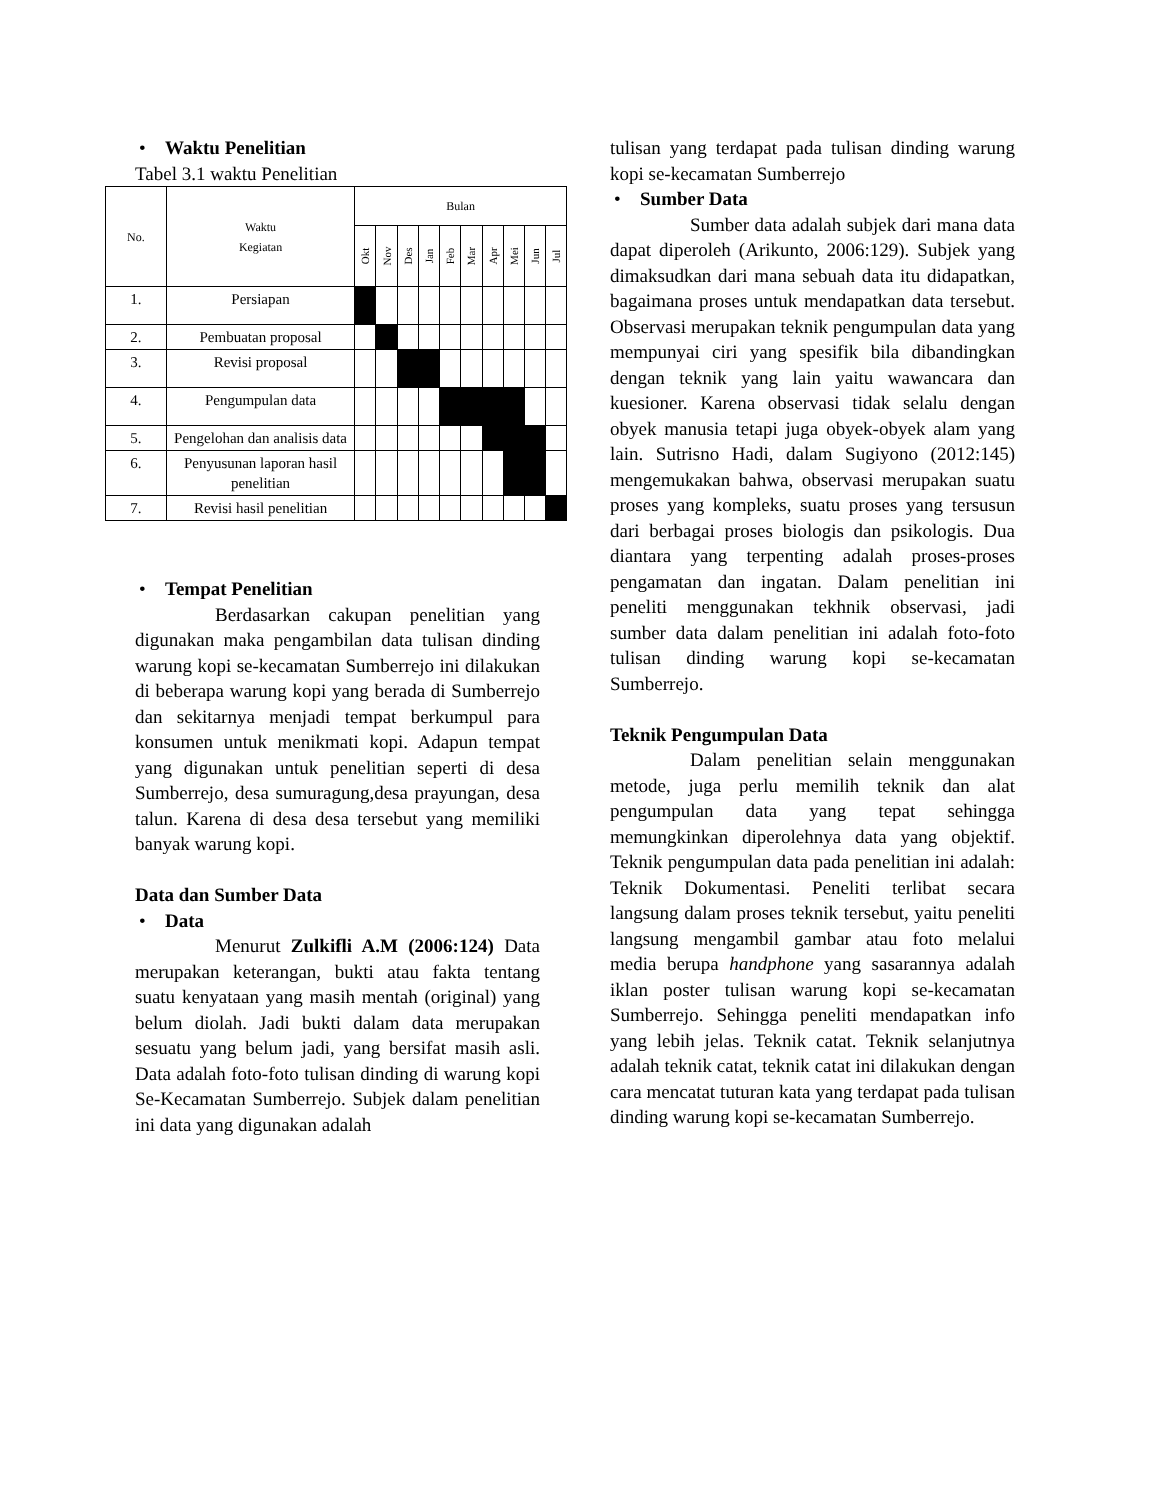• Waktu Penelitian
Tabel 3.1 waktu Penelitian
| No. | Waktu Kegiatan | Bulan | | | | | | | | | |
| --- | --- | --- | --- | --- | --- | --- | --- | --- | --- | --- | --- |
| | | Okt | Nov | Des | Jan | Feb | Mar | Apr | Mei | Jun | Jul |
| 1. | Persiapan | | | | | | | | | | |
| 2. | Pembuatan proposal | | | | | | | | | | |
| 3. | Revisi proposal | | | | | | | | | | |
| 4. | Pengumpulan data | | | | | | | | | | |
| 5. | Pengelohan dan analisis data | | | | | | | | | | |
| 6. | Penyusunan laporan hasil penelitian | | | | | | | | | | |
| 7. | Revisi hasil penelitian | | | | | | | | | | |
• Tempat Penelitian
Berdasarkan cakupan penelitian yang digunakan maka pengambilan data tulisan dinding warung kopi se-kecamatan Sumberrejo ini dilakukan di beberapa warung kopi yang berada di Sumberrejo dan sekitarnya menjadi tempat berkumpul para konsumen untuk menikmati kopi. Adapun tempat yang digunakan untuk penelitian seperti di desa Sumberrejo, desa sumuragung,desa prayungan, desa talun. Karena di desa desa tersebut yang memiliki banyak warung kopi.
Data dan Sumber Data
• Data
Menurut Zulkifli A.M (2006:124) Data merupakan keterangan, bukti atau fakta tentang suatu kenyataan yang masih mentah (original) yang belum diolah. Jadi bukti dalam data merupakan sesuatu yang belum jadi, yang bersifat masih asli. Data adalah foto-foto tulisan dinding di warung kopi Se-Kecamatan Sumberrejo. Subjek dalam penelitian ini data yang digunakan adalah
tulisan yang terdapat pada tulisan dinding warung kopi se-kecamatan Sumberrejo
• Sumber Data
Sumber data adalah subjek dari mana data dapat diperoleh (Arikunto, 2006:129). Subjek yang dimaksudkan dari mana sebuah data itu didapatkan, bagaimana proses untuk mendapatkan data tersebut. Observasi merupakan teknik pengumpulan data yang mempunyai ciri yang spesifik bila dibandingkan dengan teknik yang lain yaitu wawancara dan kuesioner. Karena observasi tidak selalu dengan obyek manusia tetapi juga obyek-obyek alam yang lain. Sutrisno Hadi, dalam Sugiyono (2012:145) mengemukakan bahwa, observasi merupakan suatu proses yang kompleks, suatu proses yang tersusun dari berbagai proses biologis dan psikologis. Dua diantara yang terpenting adalah proses-proses pengamatan dan ingatan. Dalam penelitian ini peneliti menggunakan tekhnik observasi, jadi sumber data dalam penelitian ini adalah foto-foto tulisan dinding warung kopi se-kecamatan Sumberrejo.
Teknik Pengumpulan Data
Dalam penelitian selain menggunakan metode, juga perlu memilih teknik dan alat pengumpulan data yang tepat sehingga memungkinkan diperolehnya data yang objektif. Teknik pengumpulan data pada penelitian ini adalah: Teknik Dokumentasi. Peneliti terlibat secara langsung dalam proses teknik tersebut, yaitu peneliti langsung mengambil gambar atau foto melalui media berupa handphone yang sasarannya adalah iklan poster tulisan warung kopi se-kecamatan Sumberrejo. Sehingga peneliti mendapatkan info yang lebih jelas. Teknik catat. Teknik selanjutnya adalah teknik catat, teknik catat ini dilakukan dengan cara mencatat tuturan kata yang terdapat pada tulisan dinding warung kopi se-kecamatan Sumberrejo.